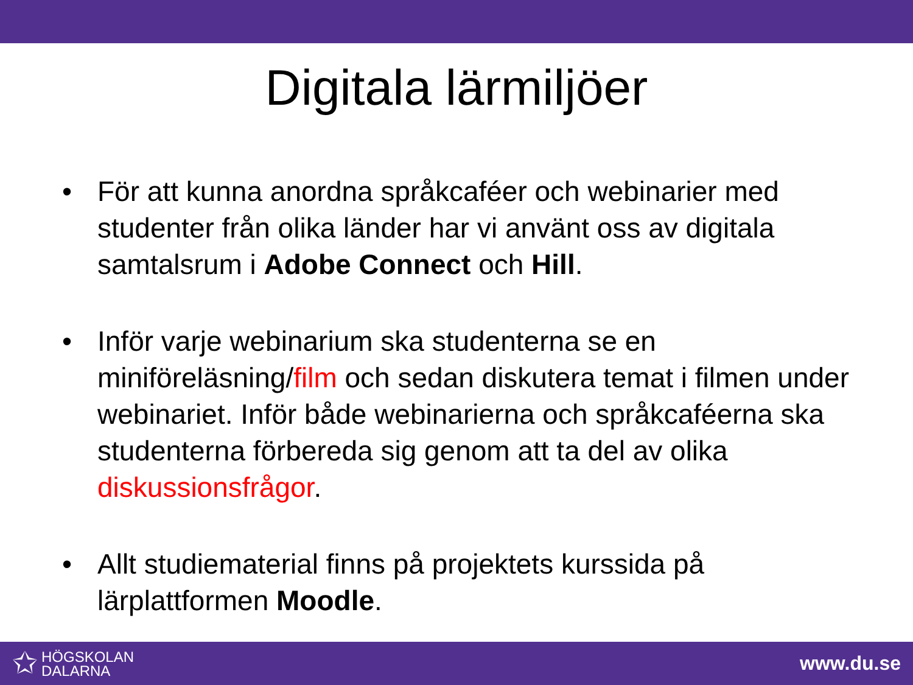Digitala lärmiljöer
• För att kunna anordna språkcaféer och webinarier med studenter från olika länder har vi använt oss av digitala samtalsrum i Adobe Connect och Hill.
• Inför varje webinarium ska studenterna se en miniföreläsning/film och sedan diskutera temat i filmen under webinariet. Inför både webinarierna och språkcaféerna ska studenterna förbereda sig genom att ta del av olika diskussionsfrågor.
• Allt studiematerial finns på projektets kurssida på lärplattformen Moodle.
✩
HÖGSKOLAN
DALARNA
www.du.se